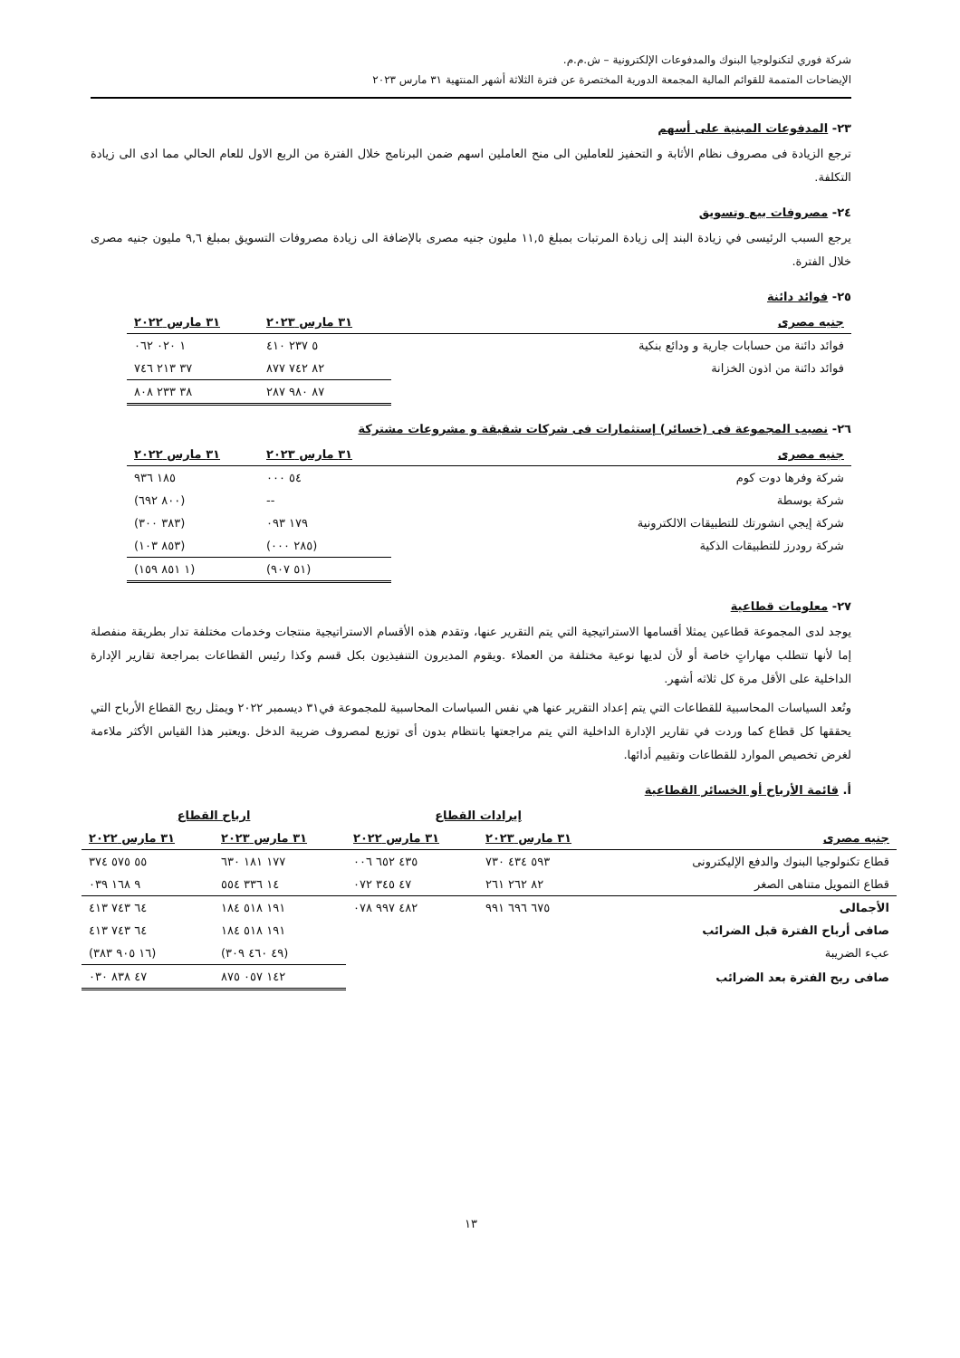شركة فوري لتكنولوجيا البنوك والمدفوعات الإلكترونية – ش.م.م.
الإيضاحات المتممة للقوائم المالية المجمعة الدورية المختصرة عن فترة الثلاثة أشهر المنتهية ٣١ مارس ٢٠٢٣
٢٣- المدفوعات المبنية على أسهم
ترجع الزيادة فى مصروف نظام الأثابة و التحفيز للعاملين الى منح العاملين اسهم ضمن البرنامج خلال الفترة من الربع الاول للعام الحالي مما ادى الى زيادة التكلفة.
٢٤- مصروفات بيع وتسويق
يرجع السبب الرئيسى في زيادة البند إلى زيادة المرتبات بمبلغ ١١,٥ مليون جنيه مصرى بالإضافة الى زيادة مصروفات التسويق بمبلغ ٩,٦ مليون جنيه مصرى خلال الفترة.
٢٥- فوائد دائنة
| جنيه مصرى | ٣١ مارس ٢٠٢٣ | ٣١ مارس ٢٠٢٢ |
| --- | --- | --- |
| فوائد دائنة من حسابات جارية و ودائع بنكية | ٥ ٢٣٧ ٤١٠ | ١ ٠٢٠ ٠٦٢ |
| فوائد دائنة من اذون الخزانة | ٨٢ ٧٤٢ ٨٧٧ | ٣٧ ٢١٣ ٧٤٦ |
| | ٨٧ ٩٨٠ ٢٨٧ | ٣٨ ٢٣٣ ٨٠٨ |
٢٦- نصيب المجموعة فى (خسائر) إستثمارات فى شركات شقيقة و مشروعات مشتركة
| جنيه مصرى | ٣١ مارس ٢٠٢٣ | ٣١ مارس ٢٠٢٢ |
| --- | --- | --- |
| شركة وفرها دوت كوم | ٥٤ ٠٠٠ | ١٨٥ ٩٣٦ |
| شركة بوسطة | -- | (٨٠٠ ٦٩٢) |
| شركة إيجي انشورتك للتطبيقات الالكترونية | ١٧٩ ٠٩٣ | (٣٨٣ ٣٠٠) |
| شركة رودرز للتطبيقات الذكية | (٢٨٥ ٠٠٠) | (٨٥٣ ١٠٣) |
| | (٥١ ٩٠٧) | (١ ٨٥١ ١٥٩) |
٢٧- معلومات قطاعية
يوجد لدى المجموعة قطاعين يمثلا أقسامها الاستراتيجية التي يتم التقرير عنها، وتقدم هذه الأقسام الاستراتيجية منتجات وخدمات مختلفة تدار بطريقة منفصلة إما لأنها تتطلب مهاراتٍ خاصة أو لأن لديها نوعية مختلفة من العملاء .ويقوم المديرون التنفيذيون بكل قسم وكذا رئيس القطاعات بمراجعة تقارير الإدارة الداخلية على الأقل مرة كل ثلاثه أشهر.
وتُعد السياسات المحاسبية للقطاعات التي يتم إعداد التقرير عنها هي نفس السياسات المحاسبية للمجموعة في٣١ ديسمبر ٢٠٢٢ ويمثل ربح القطاع الأرباح التي يحققها كل قطاع كما وردت في تقارير الإدارة الداخلية التي يتم مراجعتها بانتظام بدون أى توزيع لمصروف ضريبة الدخل .ويعتبر هذا القياس الأكثر ملاءمة لغرض تخصيص الموارد للقطاعات وتقييم أدائها.
أ. قائمة الأرباح أو الخسائر القطاعية
| | إيرادات القطاع | | ارباح القطاع | |
| جنيه مصرى | ٣١ مارس ٢٠٢٣ | ٣١ مارس ٢٠٢٢ | ٣١ مارس ٢٠٢٣ | ٣١ مارس ٢٠٢٢ |
| قطاع تكنولوجيا البنوك والدفع الإليكترونى | ٥٩٣ ٤٣٤ ٧٣٠ | ٤٣٥ ٦٥٢ ٠٠٦ | ١٧٧ ١٨١ ٦٣٠ | ٥٥ ٥٧٥ ٣٧٤ |
| قطاع التمويل متناهى الصغر | ٨٢ ٢٦٢ ٢٦١ | ٤٧ ٣٤٥ ٠٧٢ | ١٤ ٣٣٦ ٥٥٤ | ٩ ١٦٨ ٠٣٩ |
| الأجمالى | ٦٧٥ ٦٩٦ ٩٩١ | ٤٨٢ ٩٩٧ ٠٧٨ | ١٩١ ٥١٨ ١٨٤ | ٦٤ ٧٤٣ ٤١٣ |
| صافى أرباح الفترة قبل الضرائب | | | ١٩١ ٥١٨ ١٨٤ | ٦٤ ٧٤٣ ٤١٣ |
| عبء الضريبة | | | (٤٩ ٤٦٠ ٣٠٩) | (١٦ ٩٠٥ ٣٨٣) |
| صافى ربح الفترة بعد الضرائب | | | ١٤٢ ٠٥٧ ٨٧٥ | ٤٧ ٨٣٨ ٠٣٠ |
١٣